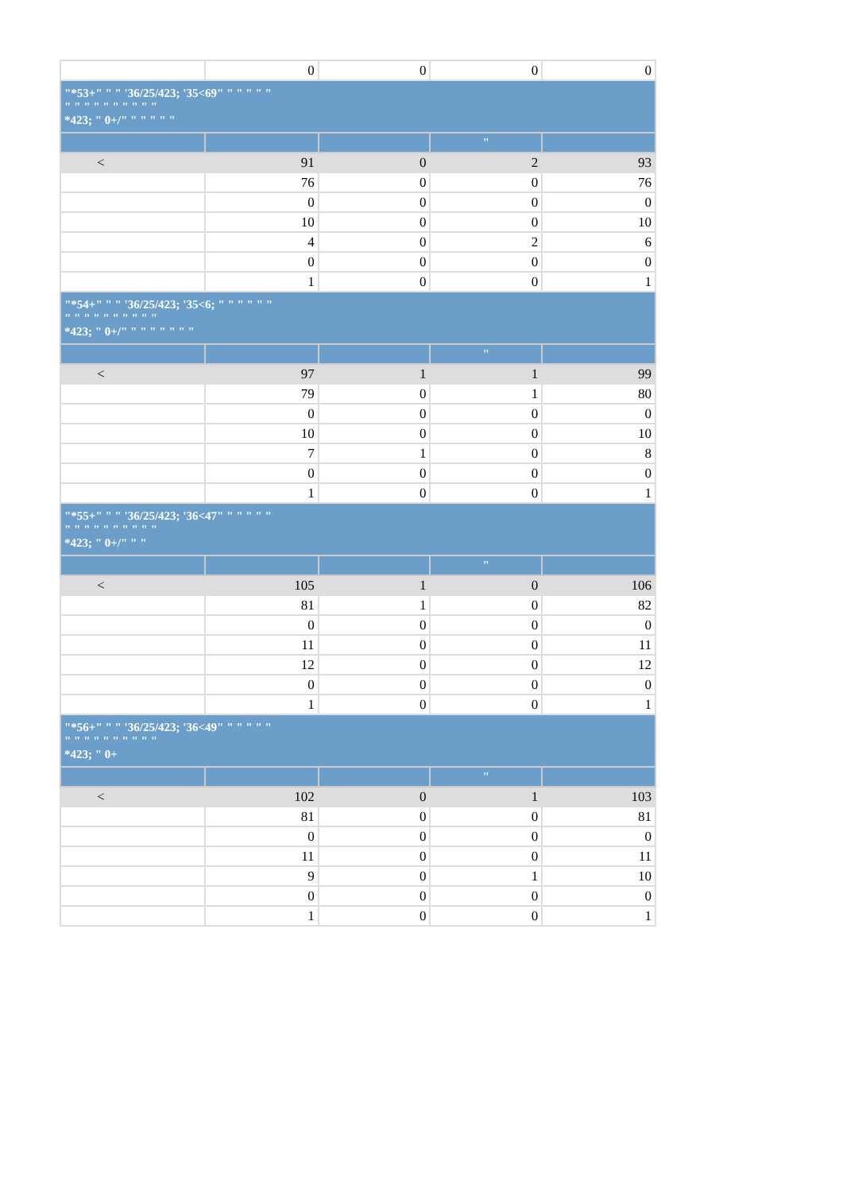| | 0 | 0 | 0 | 0 |
| "*53+" " " '36/25/423; '35<69" " " " " " " " " " " " " " " " *423; " 0+/" " " " " " | | | | |
| | | | " | |
| < | 91 | 0 | 2 | 93 |
| | 76 | 0 | 0 | 76 |
| | 0 | 0 | 0 | 0 |
| | 10 | 0 | 0 | 10 |
| | 4 | 0 | 2 | 6 |
| | 0 | 0 | 0 | 0 |
| | 1 | 0 | 0 | 1 |
| "*54+" " " '36/25/423; '35<6; " " " " " " " " " " " " " " " " *423; " 0+/" " " " " " " " | | | | |
| | | | " | |
| < | 97 | 1 | 1 | 99 |
| | 79 | 0 | 1 | 80 |
| | 0 | 0 | 0 | 0 |
| | 10 | 0 | 0 | 10 |
| | 7 | 1 | 0 | 8 |
| | 0 | 0 | 0 | 0 |
| | 1 | 0 | 0 | 1 |
| "*55+" " " '36/25/423; '36<47" " " " " " " " " " " " " " " " *423; " 0+/" " " | | | | |
| | | | " | |
| < | 105 | 1 | 0 | 106 |
| | 81 | 1 | 0 | 82 |
| | 0 | 0 | 0 | 0 |
| | 11 | 0 | 0 | 11 |
| | 12 | 0 | 0 | 12 |
| | 0 | 0 | 0 | 0 |
| | 1 | 0 | 0 | 1 |
| "*56+" " " '36/25/423; '36<49" " " " " " " " " " " " " " " " *423; " 0+ | | | | |
| | | | " | |
| < | 102 | 0 | 1 | 103 |
| | 81 | 0 | 0 | 81 |
| | 0 | 0 | 0 | 0 |
| | 11 | 0 | 0 | 11 |
| | 9 | 0 | 1 | 10 |
| | 0 | 0 | 0 | 0 |
| | 1 | 0 | 0 | 1 |